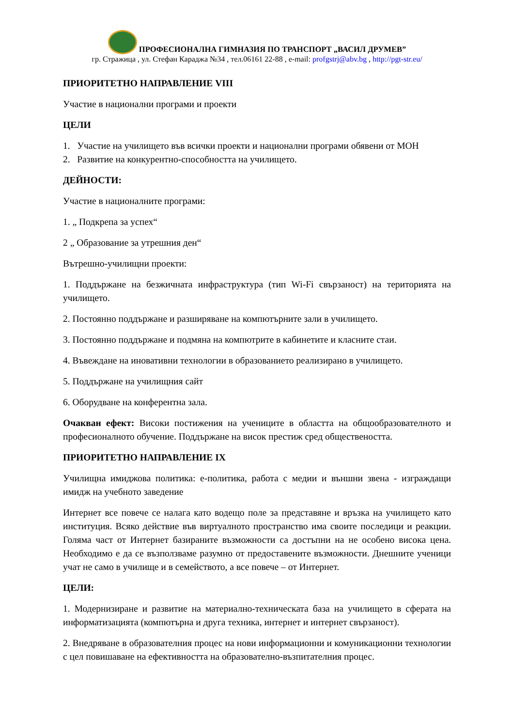ПРОФЕСИОНАЛНА ГИМНАЗИЯ ПО ТРАНСПОРТ „ВАСИЛ ДРУМЕВ”
гр. Стражица , ул. Стефан Караджа №34 , тел.06161 22-88 , e-mail: profgstrj@abv.bg , http://pgt-str.eu/
ПРИОРИТЕТНО НАПРАВЛЕНИЕ VIII
Участие в национални програми и проекти
ЦЕЛИ
1. Участие на училището във всички проекти и национални програми обявени от МОН
2. Развитие на конкурентно-способността на училището.
ДЕЙНОСТИ:
Участие в националните програми:
1. „ Подкрепа за успех“
2 „ Образование за утрешния ден“
Вътрешно-училищни проекти:
1. Поддържане на безжичната инфраструктура (тип Wi-Fi свързаност) на територията на училището.
2. Постоянно поддържане и разширяване на компютърните зали в училището.
3. Постоянно поддържане и подмяна на компютрите в кабинетите и класните стаи.
4. Въвеждане на иновативни технологии в образованието реализирано в училището.
5. Поддържане на училищния сайт
6. Оборудване на конферентна зала.
Очакван ефект: Високи постижения на учениците в областта на общообразователното и професионалното обучение. Поддържане на висок престиж сред обществеността.
ПРИОРИТЕТНО НАПРАВЛЕНИЕ IX
Училищна имиджова политика: е-политика, работа с медии и външни звена - изграждащи имидж на учебното заведение
Интернет все повече се налага като водещо поле за представяне и връзка на училището като институция. Всяко действие във виртуалното пространство има своите последици и реакции. Голяма част от Интернет базираните възможности са достъпни на не особено висока цена. Необходимо е да се възползваме разумно от предоставените възможности. Днешните ученици учат не само в училище и в семейството, а все повече – от Интернет.
ЦЕЛИ:
1. Модернизиране и развитие на материално-техническата база на училището в сферата на информатизацията (компютърна и друга техника, интернет и интернет свързаност).
2. Внедряване в образователния процес на нови информационни и комуникационни технологии с цел повишаване на ефективността на образователно-възпитателния процес.